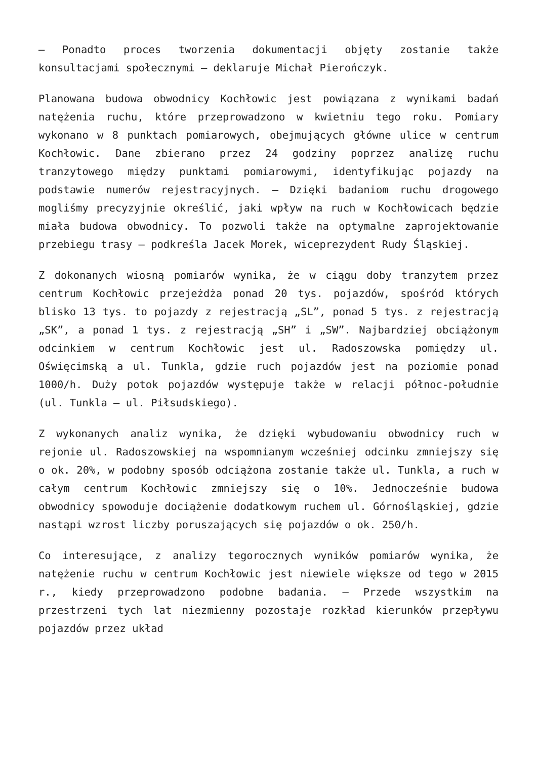– Ponadto proces tworzenia dokumentacji objęty zostanie także konsultacjami społecznymi – deklaruje Michał Pierończyk.
Planowana budowa obwodnicy Kochłowic jest powiązana z wynikami badań natężenia ruchu, które przeprowadzono w kwietniu tego roku. Pomiary wykonano w 8 punktach pomiarowych, obejmujących główne ulice w centrum Kochłowic. Dane zbierano przez 24 godziny poprzez analizę ruchu tranzytowego między punktami pomiarowymi, identyfikując pojazdy na podstawie numerów rejestracyjnych. – Dzięki badaniom ruchu drogowego mogliśmy precyzyjnie określić, jaki wpływ na ruch w Kochłowicach będzie miała budowa obwodnicy. To pozwoli także na optymalne zaprojektowanie przebiegu trasy – podkreśla Jacek Morek, wiceprezydent Rudy Śląskiej.
Z dokonanych wiosną pomiarów wynika, że w ciągu doby tranzytem przez centrum Kochłowic przejeżdża ponad 20 tys. pojazdów, spośród których blisko 13 tys. to pojazdy z rejestracją „SL”, ponad 5 tys. z rejestracją „SK”, a ponad 1 tys. z rejestracją „SH” i „SW”. Najbardziej obciążonym odcinkiem w centrum Kochłowic jest ul. Radoszowska pomiędzy ul. Oświęcimską a ul. Tunkla, gdzie ruch pojazdów jest na poziomie ponad 1000/h. Duży potok pojazdów występuje także w relacji północ-południe (ul. Tunkla – ul. Piłsudskiego).
Z wykonanych analiz wynika, że dzięki wybudowaniu obwodnicy ruch w rejonie ul. Radoszowskiej na wspomnianym wcześniej odcinku zmniejszy się o ok. 20%, w podobny sposób odciążona zostanie także ul. Tunkla, a ruch w całym centrum Kochłowic zmniejszy się o 10%. Jednocześnie budowa obwodnicy spowoduje dociążenie dodatkowym ruchem ul. Górnośląskiej, gdzie nastąpi wzrost liczby poruszających się pojazdów o ok. 250/h.
Co interesujące, z analizy tegorocznych wyników pomiarów wynika, że natężenie ruchu w centrum Kochłowic jest niewiele większe od tego w 2015 r., kiedy przeprowadzono podobne badania. – Przede wszystkim na przestrzeni tych lat niezmienny pozostaje rozkład kierunków przepływu pojazdów przez układ